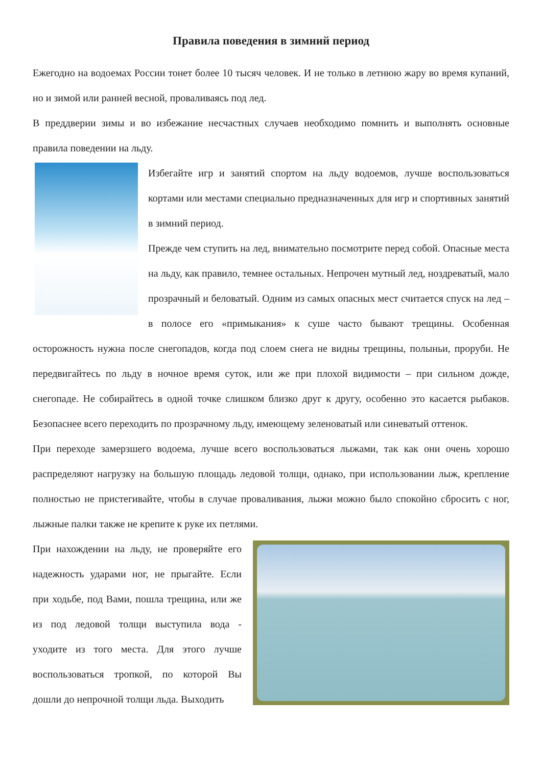Правила поведения в зимний период
Ежегодно на водоемах России тонет более 10 тысяч человек. И не только в летнюю жару во время купаний, но и зимой или ранней весной, проваливаясь под лед.
В преддверии зимы и во избежание несчастных случаев необходимо помнить и выполнять основные правила поведении на льду.
Избегайте игр и занятий спортом на льду водоемов, лучше воспользоваться кортами или местами специально предназначенных для игр и спортивных занятий в зимний период.
Прежде чем ступить на лед, внимательно посмотрите перед собой. Опасные места на льду, как правило, темнее остальных. Непрочен мутный лед, ноздреватый, мало прозрачный и беловатый. Одним из самых опасных мест считается спуск на лед – в полосе его «примыкания» к суше часто бывают трещины. Особенная осторожность нужна после снегопадов, когда под слоем снега не видны трещины, полыньи, проруби. Не передвигайтесь по льду в ночное время суток, или же при плохой видимости – при сильном дожде, снегопаде. Не собирайтесь в одной точке слишком близко друг к другу, особенно это касается рыбаков. Безопаснее всего переходить по прозрачному льду, имеющему зеленоватый или синеватый оттенок.
При переходе замерзшего водоема, лучше всего воспользоваться лыжами, так как они очень хорошо распределяют нагрузку на большую площадь ледовой толщи, однако, при использовании лыж, крепление полностью не пристегивайте, чтобы в случае проваливания, лыжи можно было спокойно сбросить с ног, лыжные палки также не крепите к руке их петлями.
При нахождении на льду, не проверяйте его надежность ударами ног, не прыгайте. Если при ходьбе, под Вами, пошла трещина, или же из под ледовой толщи выступила вода - уходите из того места. Для этого лучше воспользоваться тропкой, по которой Вы дошли до непрочной толщи льда. Выходить